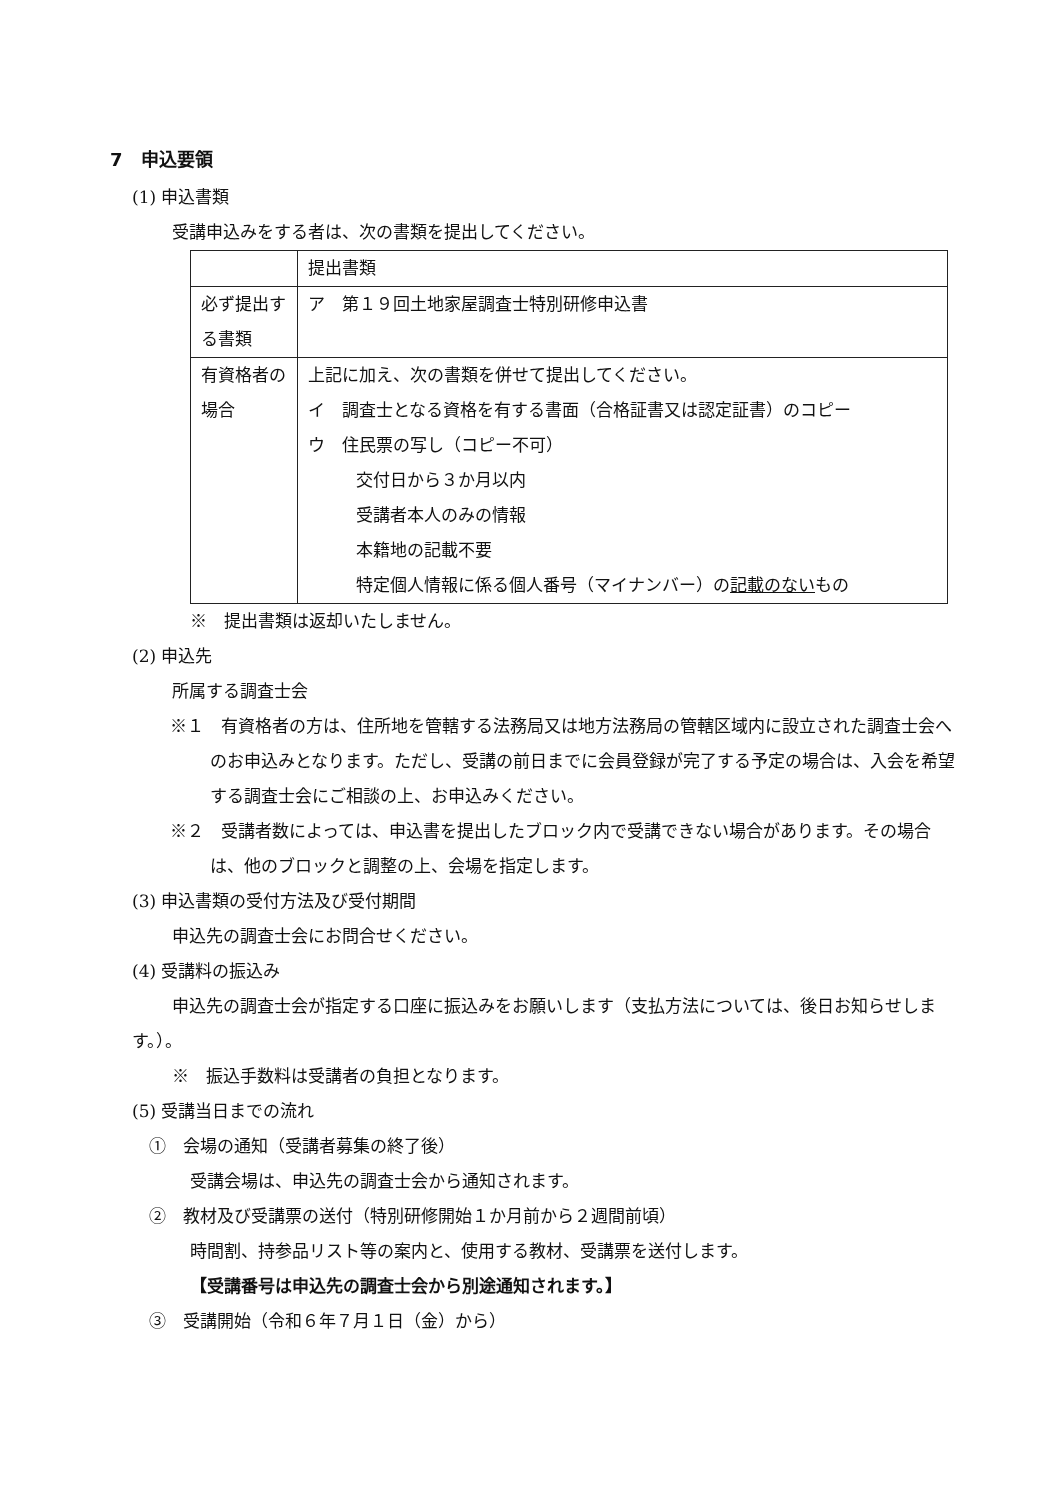7　申込要領
(1) 申込書類
受講申込みをする者は、次の書類を提出してください。
| | 提出書類 |
| 必ず提出する書類 | ア 第１９回土地家屋調査士特別研修申込書 |
| 有資格者の場合 | 上記に加え、次の書類を併せて提出してください。 イ 調査士となる資格を有する書面（合格証書又は認定証書）のコピー ウ 住民票の写し（コピー不可） 交付日から３か月以内 受講者本人のみの情報 本籍地の記載不要 特定個人情報に係る個人番号（マイナンバー）の 記載のない もの |
※　提出書類は返却いたしません。
(2) 申込先
所属する調査士会
※１　有資格者の方は、住所地を管轄する法務局又は地方法務局の管轄区域内に設立された調査士会へのお申込みとなります。ただし、受講の前日までに会員登録が完了する予定の場合は、入会を希望する調査士会にご相談の上、お申込みください。
※２　受講者数によっては、申込書を提出したブロック内で受講できない場合があります。その場合は、他のブロックと調整の上、会場を指定します。
(3) 申込書類の受付方法及び受付期間
申込先の調査士会にお問合せください。
(4) 受講料の振込み
申込先の調査士会が指定する口座に振込みをお願いします（支払方法については、後日お知らせします。）。
※　振込手数料は受講者の負担となります。
(5) 受講当日までの流れ
　①　会場の通知（受講者募集の終了後）
受講会場は、申込先の調査士会から通知されます。
　②　教材及び受講票の送付（特別研修開始１か月前から２週間前頃）
時間割、持参品リスト等の案内と、使用する教材、受講票を送付します。
【受講番号は申込先の調査士会から別途通知されます。】
　③　受講開始（令和６年７月１日（金）から）